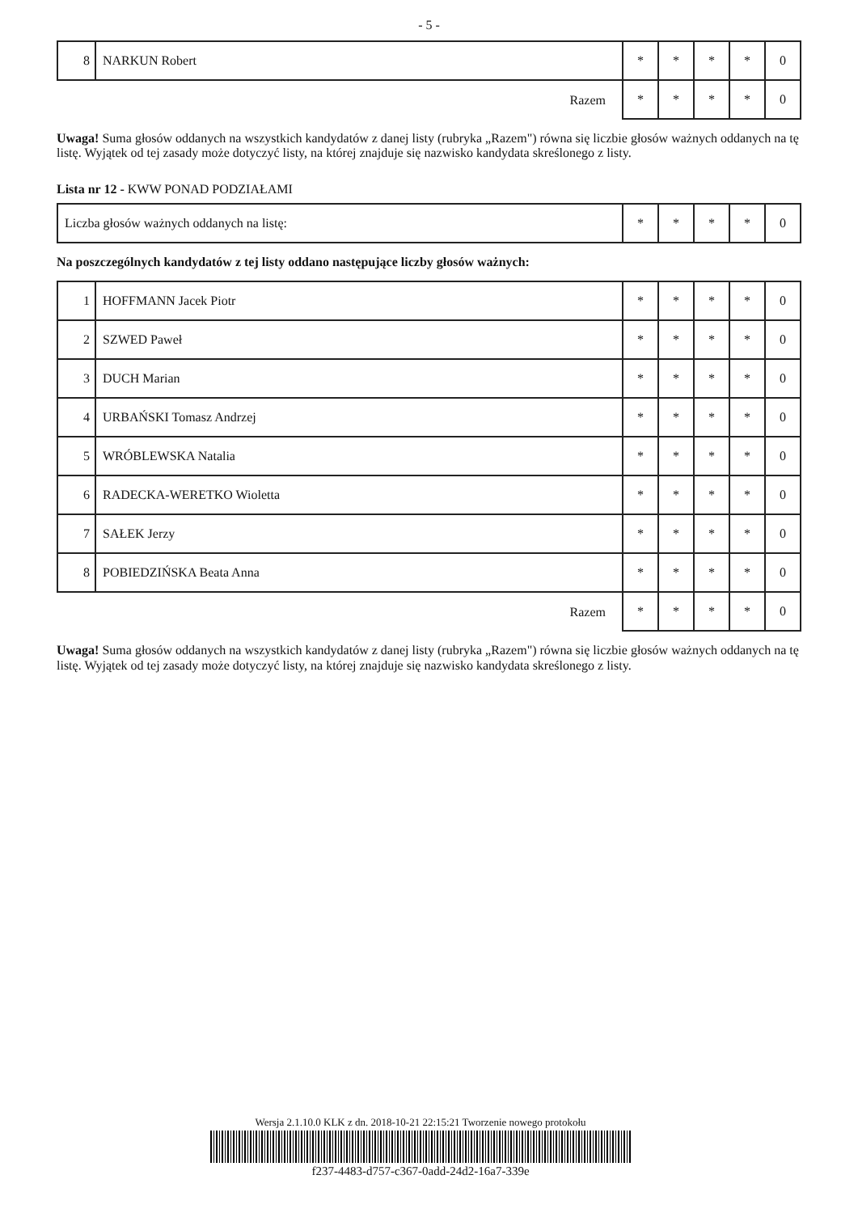- 5 -
| 8 | NARKUN Robert | * | * | * | * | 0 |
| Razem | | * | * | * | * | 0 |
Uwaga! Suma głosów oddanych na wszystkich kandydatów z danej listy (rubryka „Razem") równa się liczbie głosów ważnych oddanych na tę listę. Wyjątek od tej zasady może dotyczyć listy, na której znajduje się nazwisko kandydata skreślonego z listy.
Lista nr 12 - KWW PONAD PODZIAŁAMI
| Liczba głosów ważnych oddanych na listę: | * | * | * | * | 0 |
Na poszczególnych kandydatów z tej listy oddano następujące liczby głosów ważnych:
| 1 | HOFFMANN Jacek Piotr | * | * | * | * | 0 |
| 2 | SZWED Paweł | * | * | * | * | 0 |
| 3 | DUCH Marian | * | * | * | * | 0 |
| 4 | URBAŃSKI Tomasz Andrzej | * | * | * | * | 0 |
| 5 | WRÓBLEWSKA Natalia | * | * | * | * | 0 |
| 6 | RADECKA-WERETKO Wioletta | * | * | * | * | 0 |
| 7 | SAŁEK Jerzy | * | * | * | * | 0 |
| 8 | POBIEDZIŃSKA Beata Anna | * | * | * | * | 0 |
| Razem | | * | * | * | * | 0 |
Uwaga! Suma głosów oddanych na wszystkich kandydatów z danej listy (rubryka „Razem") równa się liczbie głosów ważnych oddanych na tę listę. Wyjątek od tej zasady może dotyczyć listy, na której znajduje się nazwisko kandydata skreślonego z listy.
Wersja 2.1.10.0 KLK z dn. 2018-10-21 22:15:21 Tworzenie nowego protokołu
f237-4483-d757-c367-0add-24d2-16a7-339e